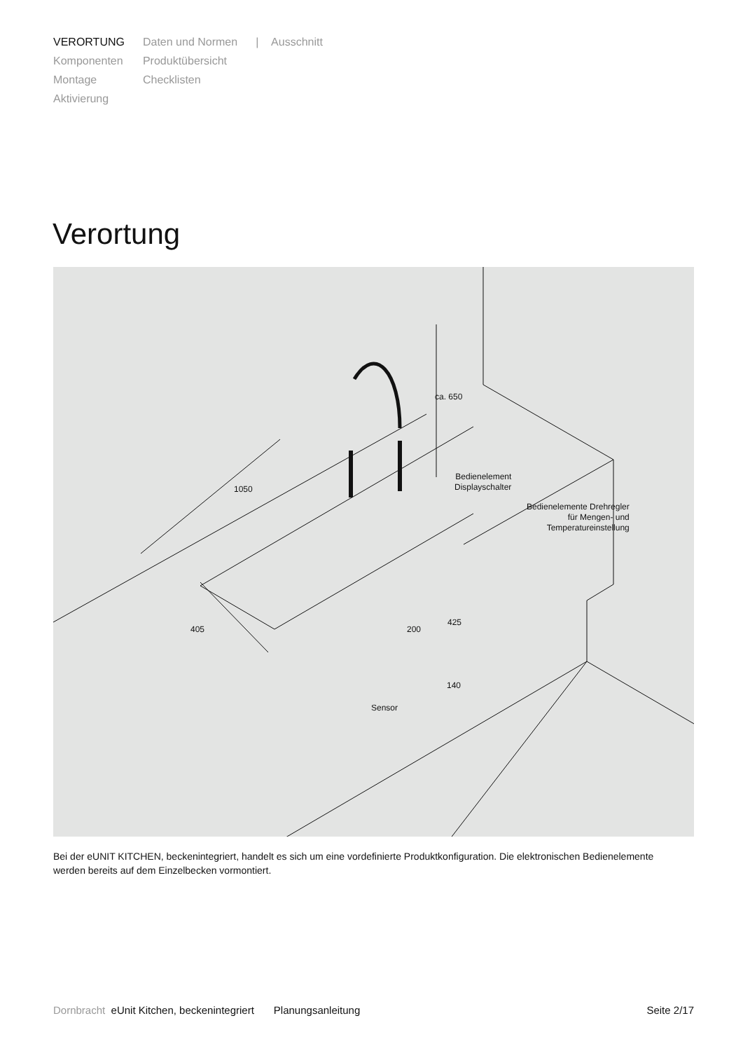VERORTUNG
Komponenten
Montage
Aktivierung
Daten und Normen
Produktübersicht
Checklisten
| Ausschnitt
Verortung
Bedienelement
Displayschalter
Bedienelemente Drehregler
für Mengen- und
Temperatureinstellung
Sensor
1050
ca. 650
405 200
425
140
Bei der eUNIT KITCHEN, beckenintegriert, handelt es sich um eine vordefinierte Produktkonfiguration. Die elektronischen Be­dienelemente werden bereits auf dem Einzelbecken vormontiert.
Dornbracht eUnit Kitchen, beckenintegriert Planungsanleitung Seite 2/17